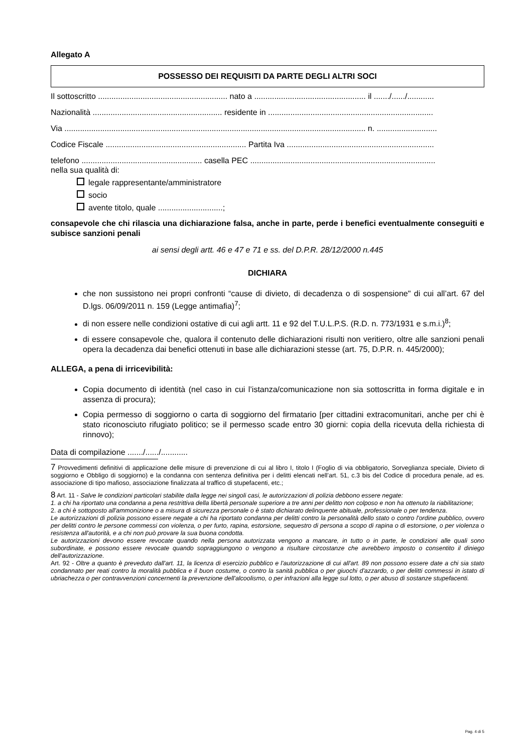Allegato A
POSSESSO DEI REQUISITI DA PARTE DEGLI ALTRI SOCI
Il sottoscritto .......................................................... nato a .................................................. il ......./....../............
Nazionalità .......................................................... residente in ..........................................................................
Via ....................................................................................................................................... n. ...........................
Codice Fiscale ............................................................... Partita Iva ..................................................................
telefono ...................................................... casella PEC ...................................................................................
nella sua qualità di:
legale rappresentante/amministratore
socio
avente titolo, quale .............................;
consapevole che chi rilascia una dichiarazione falsa, anche in parte, perde i benefici eventualmente conseguiti e subisce sanzioni penali
ai sensi degli artt. 46 e 47 e 71 e ss. del D.P.R. 28/12/2000 n.445
DICHIARA
che non sussistono nei propri confronti “cause di divieto, di decadenza o di sospensione" di cui all’art. 67 del D.lgs. 06/09/2011 n. 159 (Legge antimafia)<sup>7</sup>;
di non essere nelle condizioni ostative di cui agli artt. 11 e 92 del T.U.L.P.S. (R.D. n. 773/1931 e s.m.i.)<sup>8</sup>;
di essere consapevole che, qualora il contenuto delle dichiarazioni risulti non veritiero, oltre alle sanzioni penali opera la decadenza dai benefici ottenuti in base alle dichiarazioni stesse (art. 75, D.P.R. n. 445/2000);
ALLEGA, a pena di irricevibilità:
Copia documento di identità (nel caso in cui l’istanza/comunicazione non sia sottoscritta in forma digitale e in assenza di procura);
Copia permesso di soggiorno o carta di soggiorno del firmatario [per cittadini extracomunitari, anche per chi è stato riconosciuto rifugiato politico; se il permesso scade entro 30 giorni: copia della ricevuta della richiesta di rinnovo);
Data di compilazione ......./....../............
7 Provvedimenti definitivi di applicazione delle misure di prevenzione di cui al libro I, titolo I (Foglio di via obbligatorio, Sorveglianza speciale, Divieto di soggiorno e Obbligo di soggiorno) e la condanna con sentenza definitiva per i delitti elencati nell’art. 51, c.3 bis del Codice di procedura penale, ad es. associazione di tipo mafioso, associazione finalizzata al traffico di stupefacenti, etc.;
8 Art. 11 - Salve le condizioni particolari stabilite dalla legge nei singoli casi, le autorizzazioni di polizia debbono essere negate:
1. a chi ha riportato una condanna a pena restrittiva della libertà personale superiore a tre anni per delitto non colposo e non ha ottenuto la riabilitazione;
2. a chi è sottoposto all'ammonizione o a misura di sicurezza personale o è stato dichiarato delinquente abituale, professionale o per tendenza.
Le autorizzazioni di polizia possono essere negate a chi ha riportato condanna per delitti contro la personalità dello stato o contro l'ordine pubblico, ovvero per delitti contro le persone commessi con violenza, o per furto, rapina, estorsione, sequestro di persona a scopo di rapina o di estorsione, o per violenza o resistenza all'autorità, e a chi non può provare la sua buona condotta.
Le autorizzazioni devono essere revocate quando nella persona autorizzata vengono a mancare, in tutto o in parte, le condizioni alle quali sono subordinate, e possono essere revocate quando sopraggiungono o vengono a risultare circostanze che avrebbero imposto o consentito il diniego dell’autorizzazione.
Art. 92 - Oltre a quanto è preveduto dall'art. 11, la licenza di esercizio pubblico e l'autorizzazione di cui all'art. 89 non possono essere date a chi sia stato condannato per reati contro la moralità pubblica e il buon costume, o contro la sanità pubblica o per giuochi d'azzardo, o per delitti commessi in istato di ubriachezza o per contravvenzioni concernenti la prevenzione dell'alcoolismo, o per infrazioni alla legge sul lotto, o per abuso di sostanze stupefacenti.
Pag. 4 di 5